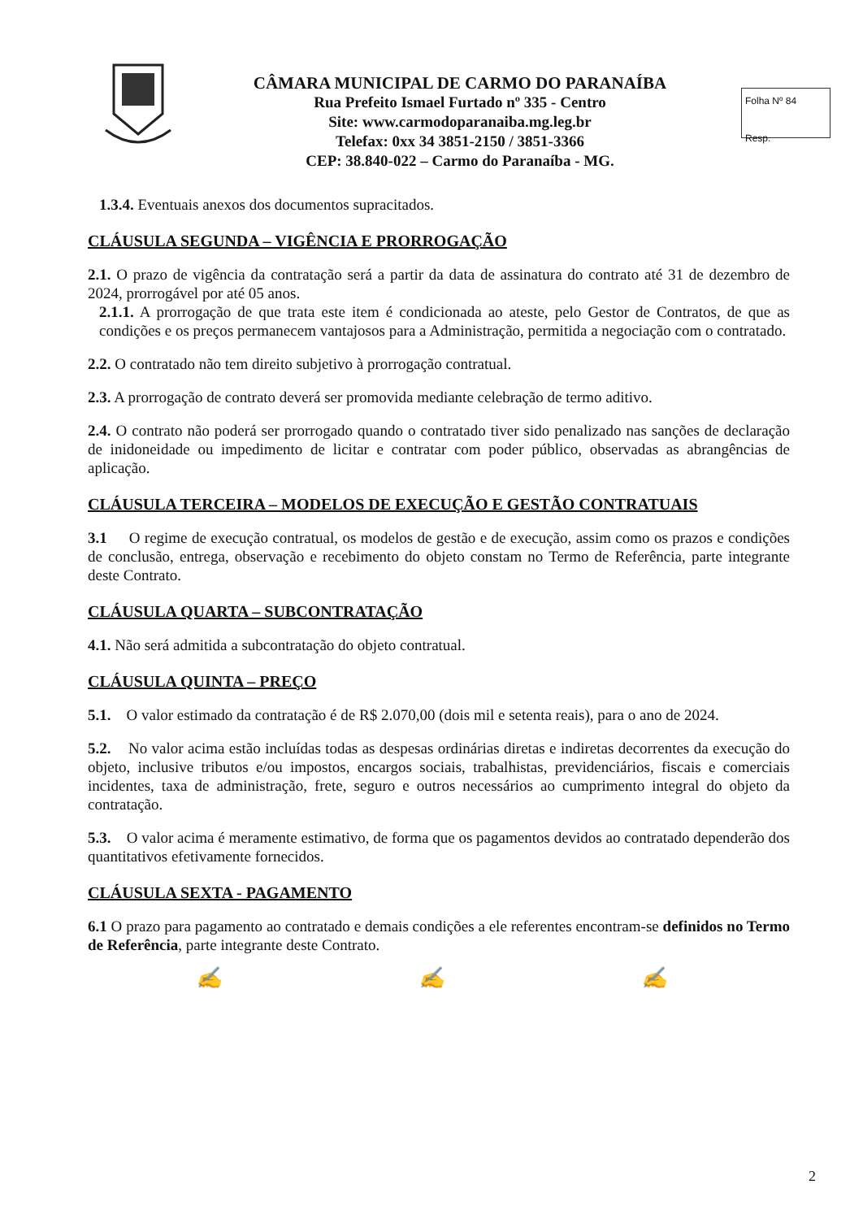CÂMARA MUNICIPAL DE CARMO DO PARANAÍBA
Rua Prefeito Ismael Furtado nº 335 - Centro
Site: www.carmodoparanaiba.mg.leg.br
Telefax: 0xx 34 3851-2150 / 3851-3366
CEP: 38.840-022 – Carmo do Paranaíba - MG.
Folha Nº 84
Resp.
1.3.4. Eventuais anexos dos documentos supracitados.
CLÁUSULA SEGUNDA – VIGÊNCIA E PRORROGAÇÃO
2.1. O prazo de vigência da contratação será a partir da data de assinatura do contrato até 31 de dezembro de 2024, prorrogável por até 05 anos.
2.1.1. A prorrogação de que trata este item é condicionada ao ateste, pelo Gestor de Contratos, de que as condições e os preços permanecem vantajosos para a Administração, permitida a negociação com o contratado.
2.2. O contratado não tem direito subjetivo à prorrogação contratual.
2.3. A prorrogação de contrato deverá ser promovida mediante celebração de termo aditivo.
2.4. O contrato não poderá ser prorrogado quando o contratado tiver sido penalizado nas sanções de declaração de inidoneidade ou impedimento de licitar e contratar com poder público, observadas as abrangências de aplicação.
CLÁUSULA TERCEIRA – MODELOS DE EXECUÇÃO E GESTÃO CONTRATUAIS
3.1 O regime de execução contratual, os modelos de gestão e de execução, assim como os prazos e condições de conclusão, entrega, observação e recebimento do objeto constam no Termo de Referência, parte integrante deste Contrato.
CLÁUSULA QUARTA – SUBCONTRATAÇÃO
4.1. Não será admitida a subcontratação do objeto contratual.
CLÁUSULA QUINTA – PREÇO
5.1. O valor estimado da contratação é de R$ 2.070,00 (dois mil e setenta reais), para o ano de 2024.
5.2. No valor acima estão incluídas todas as despesas ordinárias diretas e indiretas decorrentes da execução do objeto, inclusive tributos e/ou impostos, encargos sociais, trabalhistas, previdenciários, fiscais e comerciais incidentes, taxa de administração, frete, seguro e outros necessários ao cumprimento integral do objeto da contratação.
5.3. O valor acima é meramente estimativo, de forma que os pagamentos devidos ao contratado dependerão dos quantitativos efetivamente fornecidos.
CLÁUSULA SEXTA - PAGAMENTO
6.1 O prazo para pagamento ao contratado e demais condições a ele referentes encontram-se definidos no Termo de Referência, parte integrante deste Contrato.
✍ ✍ ✍
2